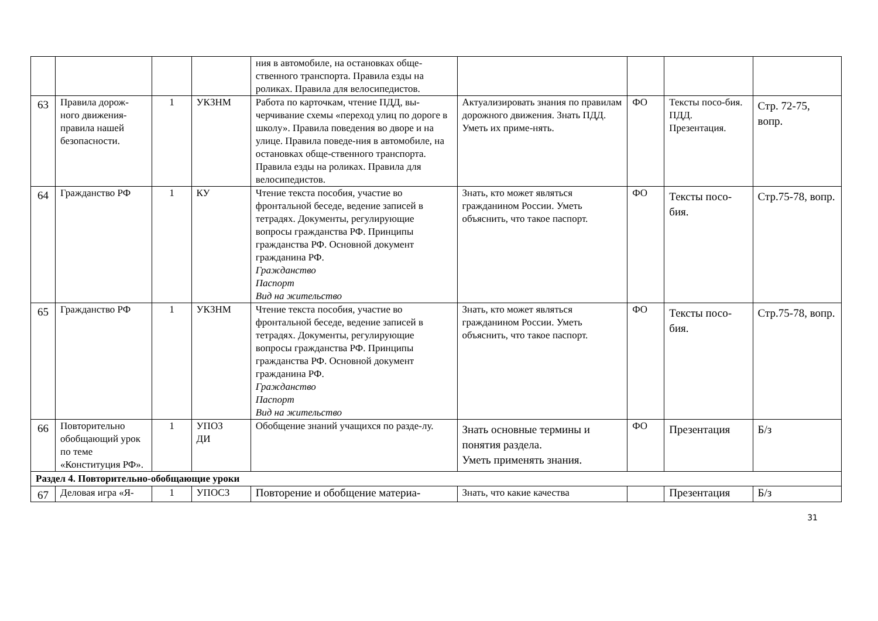| | | | | ния в автомобиле, на остановках обще-ственного транспорта. Правила езды на роликах. Правила для велосипедистов. | | | | |
| 63 | Правила дорож-ного движения-правила нашей безопасности. | 1 | УКЗНМ | Работа по карточкам, чтение ПДД, вы-черчивание схемы «переход улиц по дороге в школу». Правила поведения во дворе и на улице. Правила поведе-ния в автомобиле, на остановках обще-ственного транспорта. Правила езды на роликах. Правила для велосипедистов. | Актуализировать знания по правилам дорожного движения. Знать ПДД. Уметь их приме-нять. | ФО | Тексты посо-бия. ПДД. Презентация. | Стр. 72-75, вопр. |
| 64 | Гражданство РФ | 1 | КУ | Чтение текста пособия, участие во фронтальной беседе, ведение записей в тетрадях. Документы, регулирующие вопросы гражданства РФ. Принципы гражданства РФ. Основной документ гражданина РФ. Гражданство Паспорт Вид на жительство | Знать, кто может являться гражданином России. Уметь объяснить, что такое паспорт. | ФО | Тексты посо-бия. | Стр.75-78, вопр. |
| 65 | Гражданство РФ | 1 | УКЗНМ | Чтение текста пособия, участие во фронтальной беседе, ведение записей в тетрадях. Документы, регулирующие вопросы гражданства РФ. Принципы гражданства РФ. Основной документ гражданина РФ. Гражданство Паспорт Вид на жительство | Знать, кто может являться гражданином России. Уметь объяснить, что такое паспорт. | ФО | Тексты посо-бия. | Стр.75-78, вопр. |
| 66 | Повторительно обобщающий урок по теме «Конституция РФ». | 1 | УПОЗ ДИ | Обобщение знаний учащихся по разде-лу. | Знать основные термины и понятия раздела. Уметь применять знания. | ФО | Презентация | Б/з |
| Раздел 4. Повторительно-обобщающие уроки | | | | | | | | |
| 67 | Деловая игра «Я- | 1 | УПОСЗ | Повторение и обобщение материа- | Знать, что какие качества | | Презентация | Б/з |
31